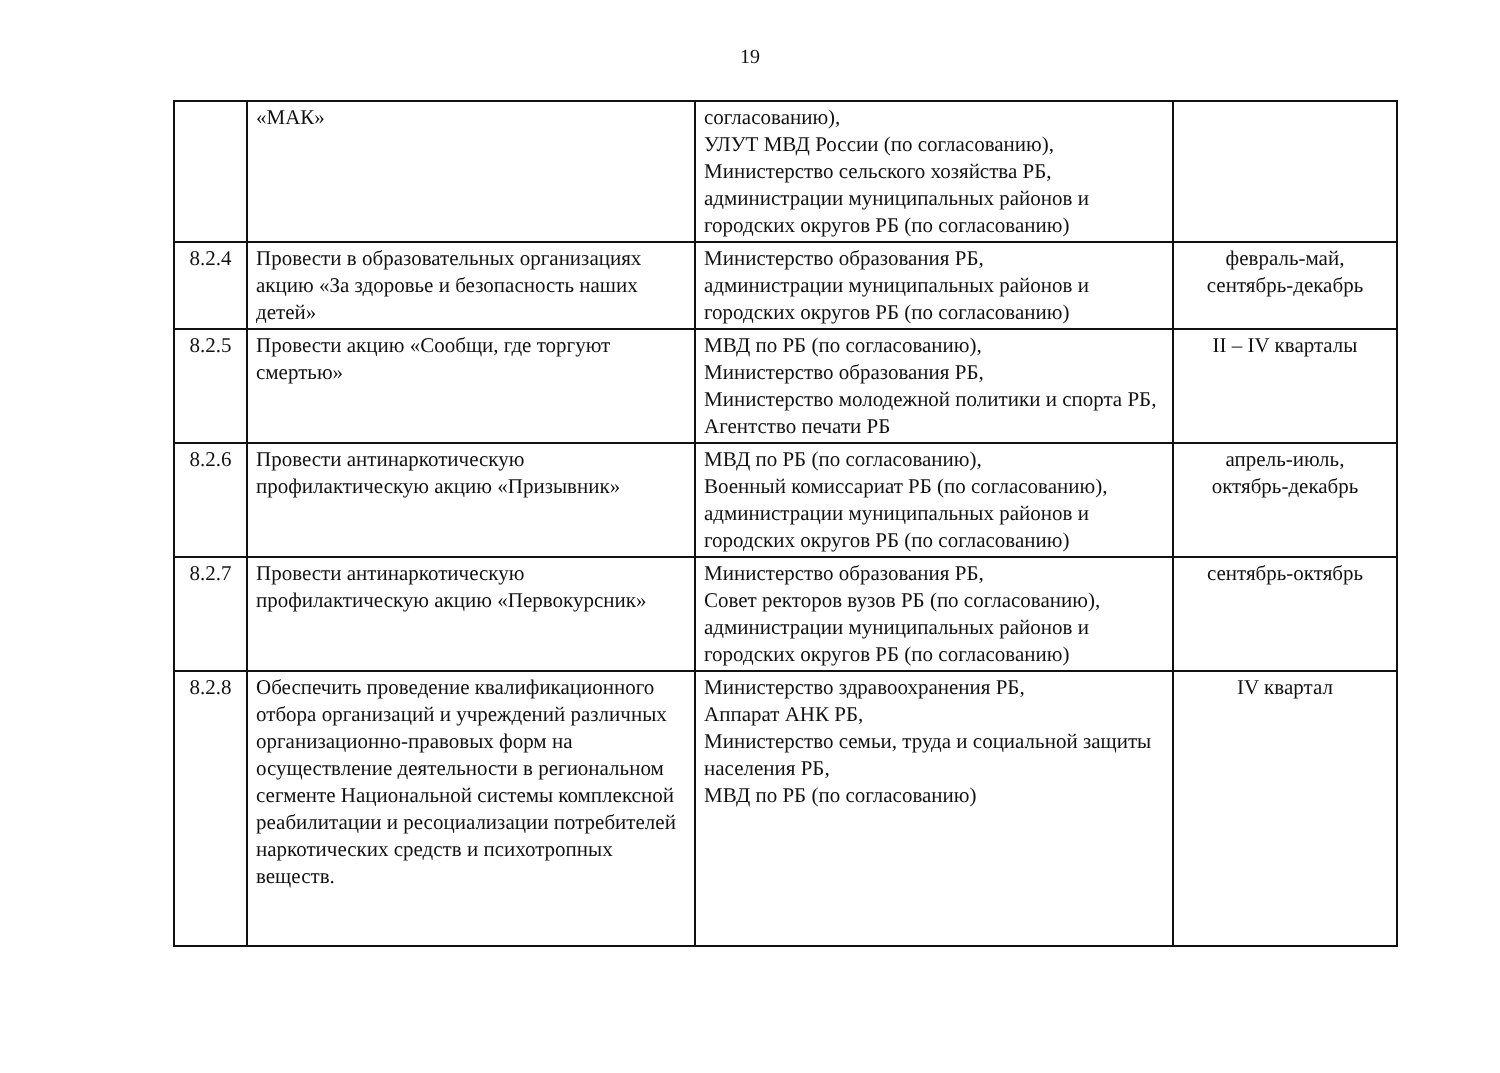19
| | «МАК» | согласованию), УЛУТ МВД России (по согласованию), Министерство сельского хозяйства РБ, администрации муниципальных районов и городских округов РБ (по согласованию) | |
| 8.2.4 | Провести в образовательных организациях акцию «За здоровье и безопасность наших детей» | Министерство образования РБ, администрации муниципальных районов и городских округов РБ (по согласованию) | февраль-май, сентябрь-декабрь |
| 8.2.5 | Провести акцию «Сообщи, где торгуют смертью» | МВД по РБ (по согласованию), Министерство образования РБ, Министерство молодежной политики и спорта РБ, Агентство печати РБ | II – IV кварталы |
| 8.2.6 | Провести антинаркотическую профилактическую акцию «Призывник» | МВД по РБ (по согласованию), Военный комиссариат РБ (по согласованию), администрации муниципальных районов и городских округов РБ (по согласованию) | апрель-июль, октябрь-декабрь |
| 8.2.7 | Провести антинаркотическую профилактическую акцию «Первокурсник» | Министерство образования РБ, Совет ректоров вузов РБ (по согласованию), администрации муниципальных районов и городских округов РБ (по согласованию) | сентябрь-октябрь |
| 8.2.8 | Обеспечить проведение квалификационного отбора организаций и учреждений различных организационно-правовых форм на осуществление деятельности в региональном сегменте Национальной системы комплексной реабилитации и ресоциализации потребителей наркотических средств и психотропных веществ. | Министерство здравоохранения РБ, Аппарат АНК РБ, Министерство семьи, труда и социальной защиты населения РБ, МВД по РБ (по согласованию) | IV квартал |